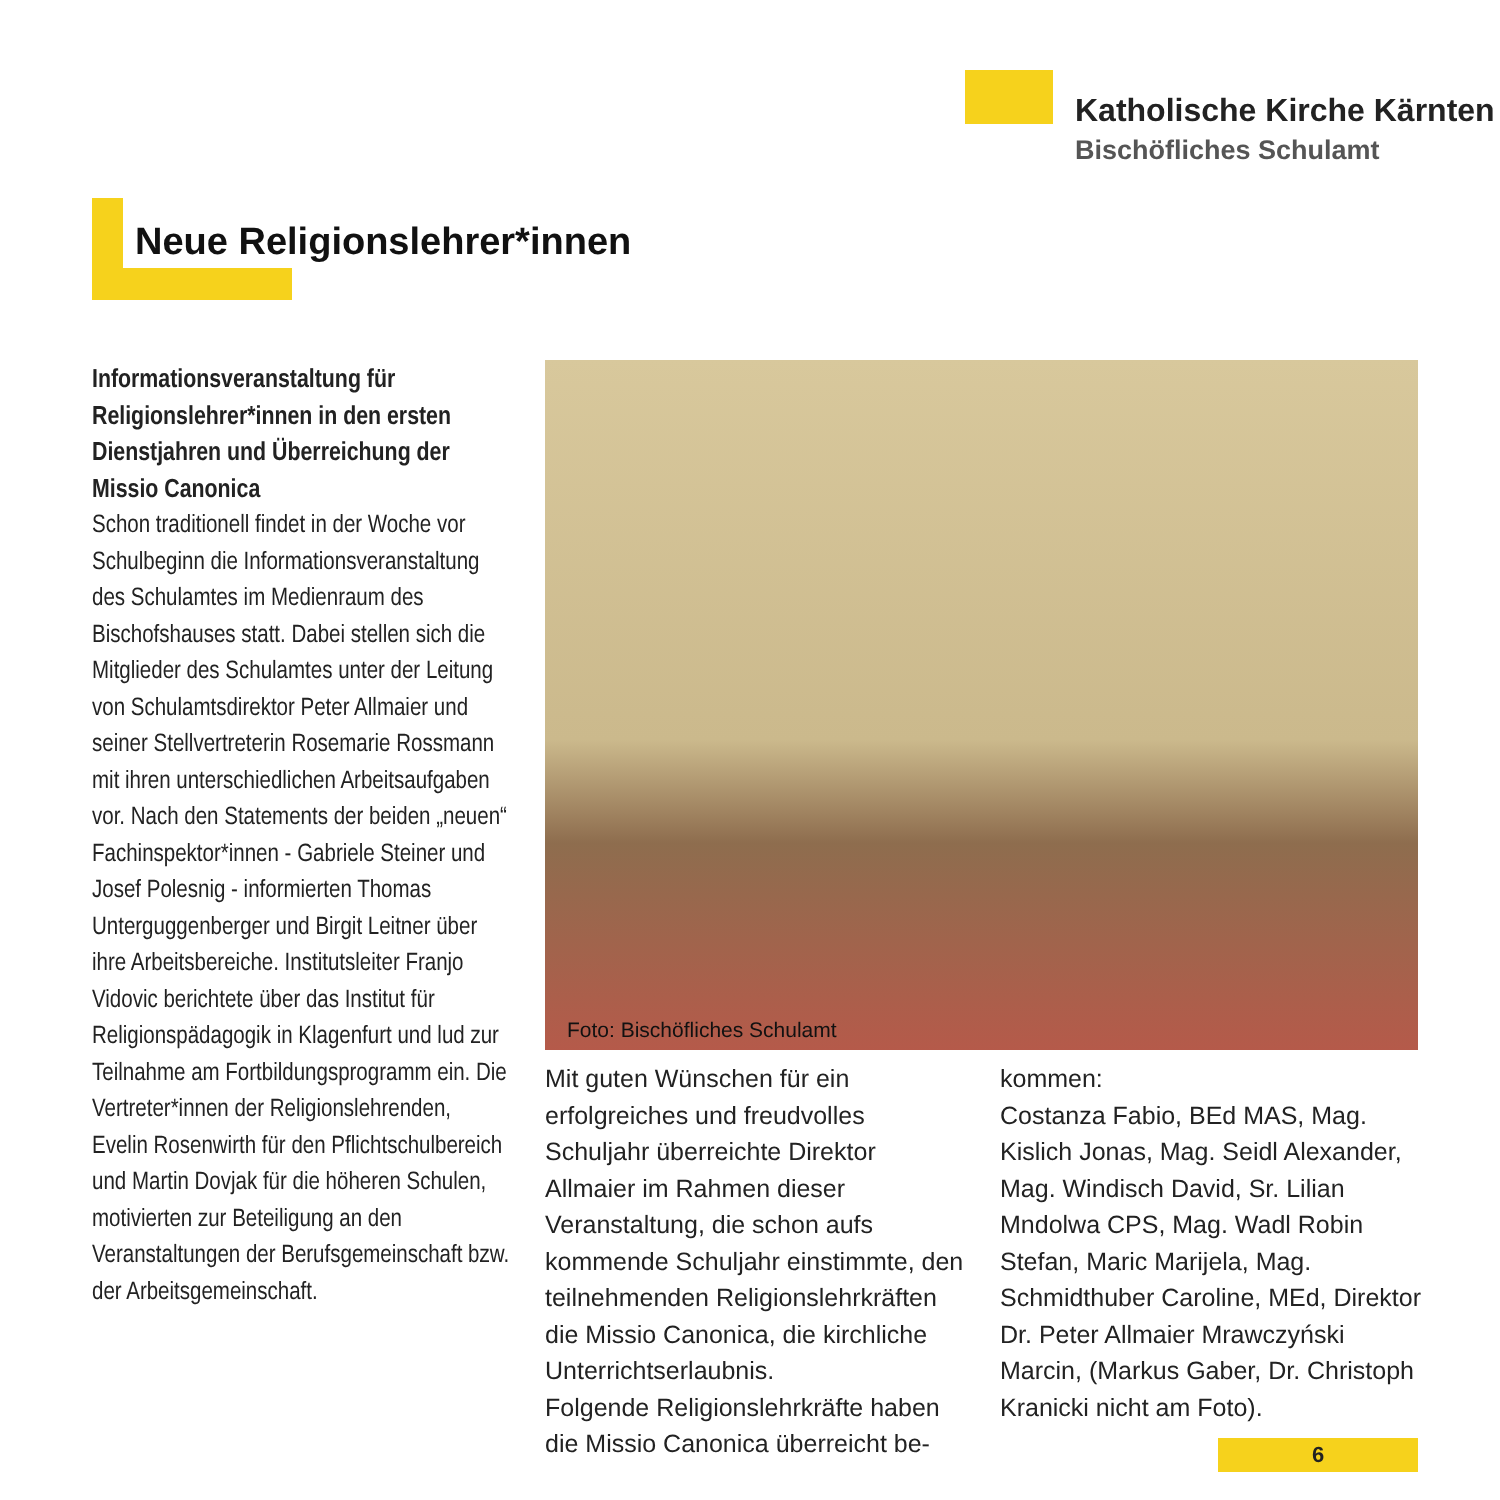Katholische Kirche Kärnten
Bischöfliches Schulamt
Neue Religionslehrer*innen
Informationsveranstaltung für Religionslehrer*innen in den ersten Dienstjahren und Überreichung der Missio Canonica
Schon traditionell findet in der Woche vor Schulbeginn die Informationsveranstaltung des Schulamtes im Medienraum des Bischofshauses statt. Dabei stellen sich die Mitglieder des Schulamtes unter der Leitung von Schulamtsdirektor Peter Allmaier und seiner Stellvertreterin Rosemarie Rossmann mit ihren unterschiedlichen Arbeitsaufgaben vor. Nach den Statements der beiden „neuen“ Fachinspektor*innen - Gabriele Steiner und Josef Polesnig - informierten Thomas Unterguggenberger und Birgit Leitner über ihre Arbeitsbereiche. Institutsleiter Franjo Vidovic berichtete über das Institut für Religionspädagogik in Klagenfurt und lud zur Teilnahme am Fortbildungsprogramm ein. Die Vertreter*innen der Religionslehrenden, Evelin Rosenwirth für den Pflichtschulbereich und Martin Dovjak für die höheren Schulen, motivierten zur Beteiligung an den Veranstaltungen der Berufsgemeinschaft bzw. der Arbeitsgemeinschaft.
Foto: Bischöfliches Schulamt
Mit guten Wünschen für ein erfolgreiches und freudvolles Schuljahr überreichte Direktor Allmaier im Rahmen dieser Veranstaltung, die schon aufs kommende Schuljahr einstimmte, den teilnehmenden Religionslehrkräften die Missio Canonica, die kirchliche Unterrichtserlaubnis.
Folgende Religionslehrkräfte haben die Missio Canonica überreicht be-
kommen:
Costanza Fabio, BEd MAS, Mag. Kislich Jonas, Mag. Seidl Alexander, Mag. Windisch David, Sr. Lilian Mndolwa CPS, Mag. Wadl Robin Stefan, Maric Marijela, Mag. Schmidthuber Caroline, MEd, Direktor Dr. Peter Allmaier Mrawczyński Marcin, (Markus Gaber, Dr. Christoph Kranicki nicht am Foto).
6